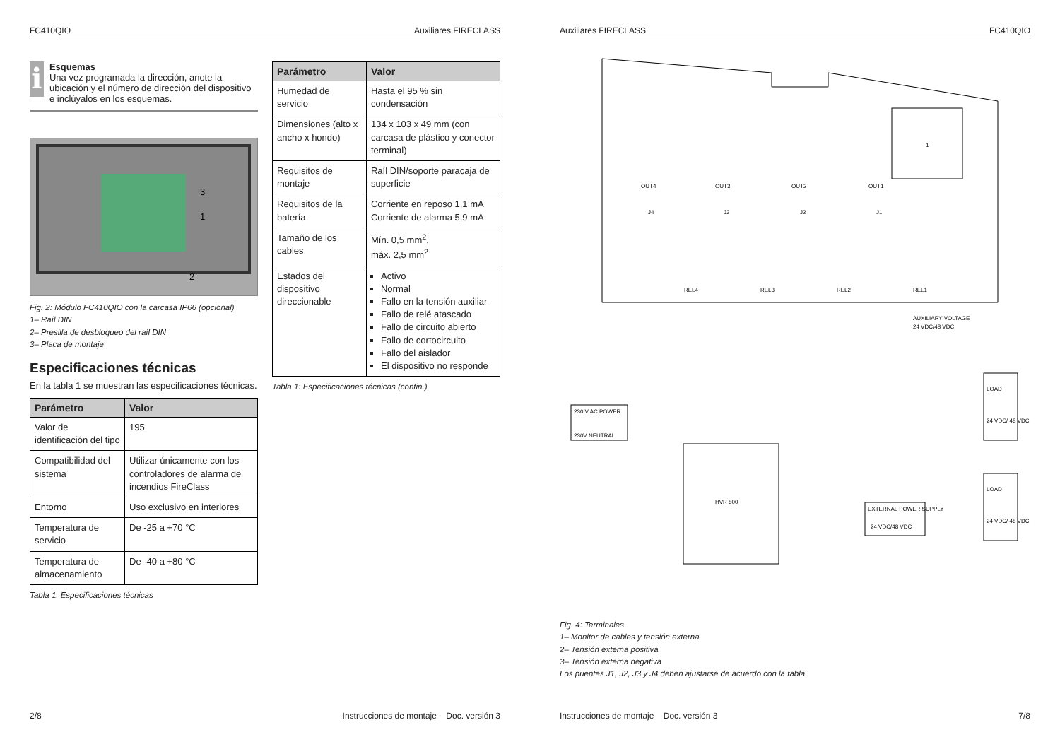FC410QIO Auxiliares FIRECLASS
i
Esquemas
Una vez programada la dirección, anote la ubicación y el número de dirección del dispositivo e inclúyalos en los esquemas.
3
1
2
Fig. 2: Módulo FC410QIO con la carcasa IP66 (opcional)
1– Raíl DIN
2– Presilla de desbloqueo del raíl DIN
3– Placa de montaje
Especificaciones técnicas
En la tabla 1 se muestran las especificaciones técnicas.
| Parámetro | Valor |
| --- | --- |
| Valor de identificación del tipo | 195 |
| Compatibilidad del sistema | Utilizar únicamente con los controladores de alarma de incendios FireClass |
| Entorno | Uso exclusivo en interiores |
| Temperatura de servicio | De -25 a +70 °C |
| Temperatura de almacenamiento | De -40 a +80 °C |
Tabla 1: Especificaciones técnicas
| Parámetro | Valor |
| --- | --- |
| Humedad de servicio | Hasta el 95 % sin condensación |
| Dimensiones (alto x ancho x hondo) | 134 x 103 x 49 mm (con carcasa de plástico y conector terminal) |
| Requisitos de montaje | Raíl DIN/soporte paracaja de superficie |
| Requisitos de la batería | Corriente en reposo 1,1 mA Corriente de alarma 5,9 mA |
| Tamaño de los cables | Mín. 0,5 mm<sup>2</sup>, máx. 2,5 mm<sup>2</sup> |
| Estados del dispositivo direccionable | Activo Normal Fallo en la tensión auxiliar Fallo de relé atascado Fallo de circuito abierto Fallo de cortocircuito Fallo del aislador El dispositivo no responde |
Tabla 1: Especificaciones técnicas (contin.)
2/8 Instrucciones de montaje Doc. versión 3
Auxiliares FIRECLASS FC410QIO
1
OUT4
OUT3
OUT2
OUT1
J4
J3
J2
J1
REL4
REL3
REL2
REL1
AUXILIARY VOLTAGE
24 VDC/48 VDC
230 V AC POWER
230V NEUTRAL
HVR 800
LOAD
24 VDC/ 48 VDC
LOAD
24 VDC/ 48 VDC
EXTERNAL POWER SUPPLY
24 VDC/48 VDC
Fig. 4: Terminales
1– Monitor de cables y tensión externa
2– Tensión externa positiva
3– Tensión externa negativa
Los puentes J1, J2, J3 y J4 deben ajustarse de acuerdo con la tabla
Instrucciones de montaje Doc. versión 3 7/8